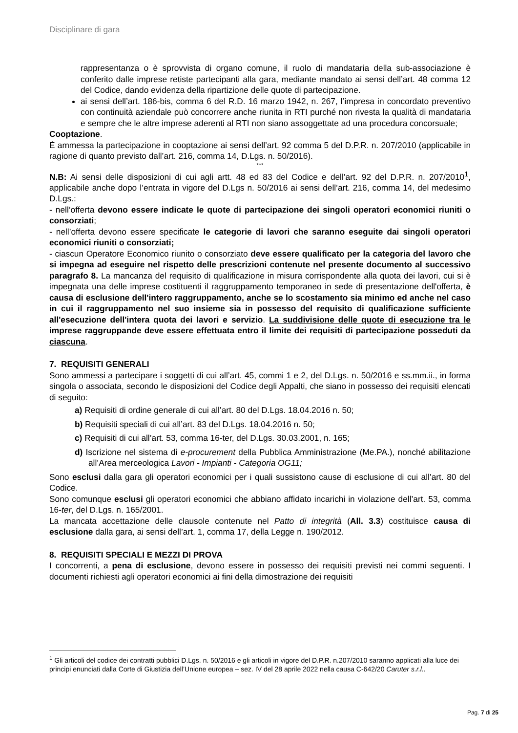Disciplinare di gara
rappresentanza o è sprovvista di organo comune, il ruolo di mandataria della sub-associazione è conferito dalle imprese retiste partecipanti alla gara, mediante mandato ai sensi dell’art. 48 comma 12 del Codice, dando evidenza della ripartizione delle quote di partecipazione.
ai sensi dell’art. 186-bis, comma 6 del R.D. 16 marzo 1942, n. 267, l’impresa in concordato preventivo con continuità aziendale può concorrere anche riunita in RTI purché non rivesta la qualità di mandataria e sempre che le altre imprese aderenti al RTI non siano assoggettate ad una procedura concorsuale;
Cooptazione.
È ammessa la partecipazione in cooptazione ai sensi dell’art. 92 comma 5 del D.P.R. n. 207/2010 (applicabile in ragione di quanto previsto dall’art. 216, comma 14, D.Lgs. n. 50/2016).
***
N.B: Ai sensi delle disposizioni di cui agli artt. 48 ed 83 del Codice e dell’art. 92 del D.P.R. n. 207/2010<sup>1</sup>, applicabile anche dopo l’entrata in vigore del D.Lgs n. 50/2016 ai sensi dell’art. 216, comma 14, del medesimo D.Lgs.:
- nell’offerta devono essere indicate le quote di partecipazione dei singoli operatori economici riuniti o consorziati;
- nell’offerta devono essere specificate le categorie di lavori che saranno eseguite dai singoli operatori economici riuniti o consorziati;
- ciascun Operatore Economico riunito o consorziato deve essere qualificato per la categoria del lavoro che si impegna ad eseguire nel rispetto delle prescrizioni contenute nel presente documento al successivo paragrafo 8. La mancanza del requisito di qualificazione in misura corrispondente alla quota dei lavori, cui si è impegnata una delle imprese costituenti il raggruppamento temporaneo in sede di presentazione dell'offerta, è causa di esclusione dell'intero raggruppamento, anche se lo scostamento sia minimo ed anche nel caso in cui il raggruppamento nel suo insieme sia in possesso del requisito di qualificazione sufficiente all'esecuzione dell'intera quota dei lavori e servizio. La suddivisione delle quote di esecuzione tra le imprese raggruppande deve essere effettuata entro il limite dei requisiti di partecipazione posseduti da ciascuna.
7. REQUISITI GENERALI
Sono ammessi a partecipare i soggetti di cui all’art. 45, commi 1 e 2, del D.Lgs. n. 50/2016 e ss.mm.ii., in forma singola o associata, secondo le disposizioni del Codice degli Appalti, che siano in possesso dei requisiti elencati di seguito:
a) Requisiti di ordine generale di cui all’art. 80 del D.Lgs. 18.04.2016 n. 50;
b) Requisiti speciali di cui all’art. 83 del D.Lgs. 18.04.2016 n. 50;
c) Requisiti di cui all’art. 53, comma 16-ter, del D.Lgs. 30.03.2001, n. 165;
d) Iscrizione nel sistema di e-procurement della Pubblica Amministrazione (Me.PA.), nonché abilitazione all’Area merceologica Lavori - Impianti - Categoria OG11;
Sono esclusi dalla gara gli operatori economici per i quali sussistono cause di esclusione di cui all’art. 80 del Codice.
Sono comunque esclusi gli operatori economici che abbiano affidato incarichi in violazione dell’art. 53, comma 16-ter, del D.Lgs. n. 165/2001.
La mancata accettazione delle clausole contenute nel Patto di integrità (All. 3.3) costituisce causa di esclusione dalla gara, ai sensi dell’art. 1, comma 17, della Legge n. 190/2012.
8. REQUISITI SPECIALI E MEZZI DI PROVA
I concorrenti, a pena di esclusione, devono essere in possesso dei requisiti previsti nei commi seguenti. I documenti richiesti agli operatori economici ai fini della dimostrazione dei requisiti
<sup>1</sup> Gli articoli del codice dei contratti pubblici D.Lgs. n. 50/2016 e gli articoli in vigore del D.P.R. n.207/2010 saranno applicati alla luce dei principi enunciati dalla Corte di Giustizia dell’Unione europea – sez. IV del 28 aprile 2022 nella causa C-642/20 Caruter s.r.l..
Pag. 7 di 25